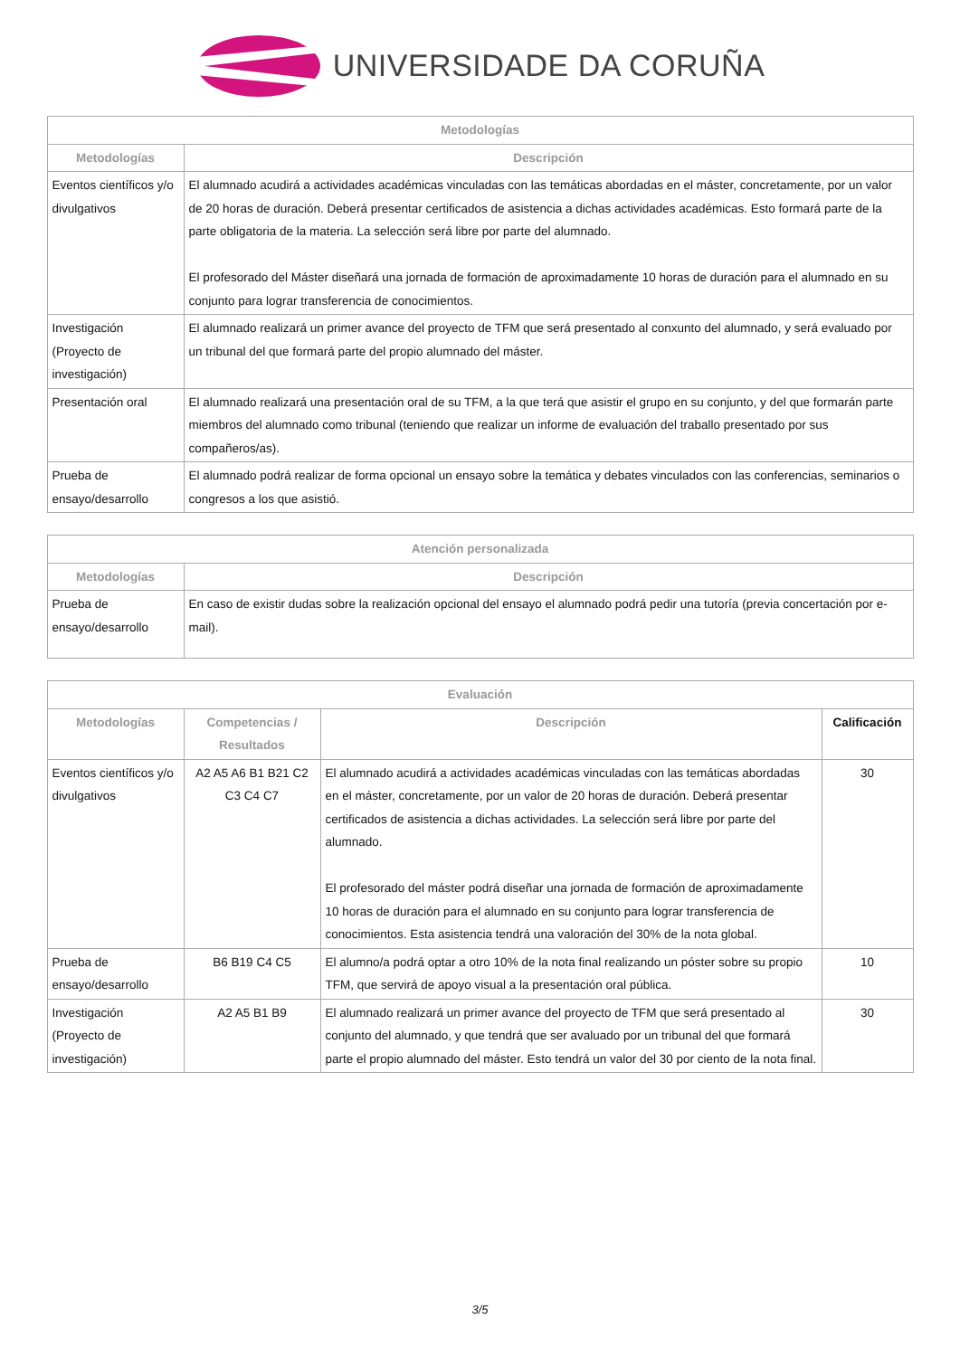UNIVERSIDADE DA CORUÑA
| Metodologías | |
| --- | --- |
| Metodologías | Descripción |
| Eventos científicos y/o divulgativos | El alumnado acudirá a actividades académicas vinculadas con las temáticas abordadas en el máster, concretamente, por un valor de 20 horas de duración. Deberá presentar certificados de asistencia a dichas actividades académicas. Esto formará parte de la parte obligatoria de la materia. La selección será libre por parte del alumnado. El profesorado del Máster diseñará una jornada de formación de aproximadamente 10 horas de duración para el alumnado en su conjunto para lograr transferencia de conocimientos. |
| Investigación (Proyecto de investigación) | El alumnado realizará un primer avance del proyecto de TFM que será presentado al conxunto del alumnado, y será evaluado por un tribunal del que formará parte del propio alumnado del máster. |
| Presentación oral | El alumnado realizará una presentación oral de su TFM, a la que terá que asistir el grupo en su conjunto, y del que formarán parte miembros del alumnado como tribunal (teniendo que realizar un informe de evaluación del traballo presentado por sus compañeros/as). |
| Prueba de ensayo/desarrollo | El alumnado podrá realizar de forma opcional un ensayo sobre la temática y debates vinculados con las conferencias, seminarios o congresos a los que asistió. |
| Atención personalizada | |
| --- | --- |
| Metodologías | Descripción |
| Prueba de ensayo/desarrollo | En caso de existir dudas sobre la realización opcional del ensayo el alumnado podrá pedir una tutoría (previa concertación por e-mail). |
| Evaluación | | | |
| --- | --- | --- | --- |
| Metodologías | Competencias / Resultados | Descripción | Calificación |
| Eventos científicos y/o divulgativos | A2 A5 A6 B1 B21 C2 C3 C4 C7 | El alumnado acudirá a actividades académicas vinculadas con las temáticas abordadas en el máster, concretamente, por un valor de 20 horas de duración. Deberá presentar certificados de asistencia a dichas actividades. La selección será libre por parte del alumnado. El profesorado del máster podrá diseñar una jornada de formación de aproximadamente 10 horas de duración para el alumnado en su conjunto para lograr transferencia de conocimientos. Esta asistencia tendrá una valoración del 30% de la nota global. | 30 |
| Prueba de ensayo/desarrollo | B6 B19 C4 C5 | El alumno/a podrá optar a otro 10% de la nota final realizando un póster sobre su propio TFM, que servirá de apoyo visual a la presentación oral pública. | 10 |
| Investigación (Proyecto de investigación) | A2 A5 B1 B9 | El alumnado realizará un primer avance del proyecto de TFM que será presentado al conjunto del alumnado, y que tendrá que ser avaluado por un tribunal del que formará parte el propio alumnado del máster. Esto tendrá un valor del 30 por ciento de la nota final. | 30 |
3/5